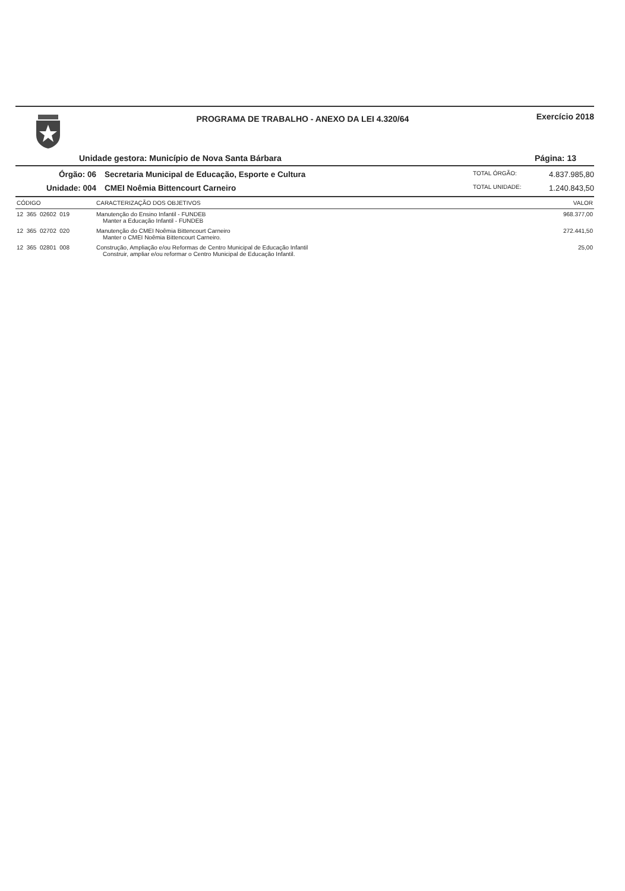PROGRAMA DE TRABALHO - ANEXO DA LEI 4.320/64
Exercício 2018
Unidade gestora: Município de Nova Santa Bárbara Página: 13
Órgão: 06 Secretaria Municipal de Educação, Esporte e Cultura TOTAL ÓRGÃO: 4.837.985,80 Unidade: 004 CMEI Noêmia Bittencourt Carneiro TOTAL UNIDADE: 1.240.843,50
| CÓDIGO | CARACTERIZAÇÃO DOS OBJETIVOS | VALOR |
| --- | --- | --- |
| 12 365 02602 019 | Manutenção do Ensino Infantil - FUNDEB Manter a Educação Infantil - FUNDEB | 968.377,00 |
| 12 365 02702 020 | Manutenção do CMEI Noêmia Bittencourt Carneiro Manter o CMEI Noêmia Bittencourt Carneiro. | 272.441,50 |
| 12 365 02801 008 | Construção, Ampliação e/ou Reformas de Centro Municipal de Educação Infantil Construir, ampliar e/ou reformar o Centro Municipal de Educação Infantil. | 25,00 |